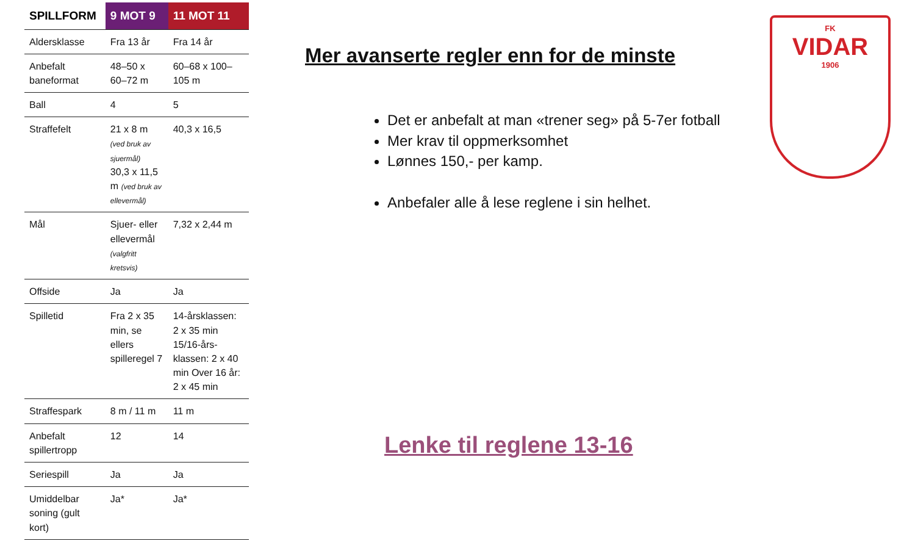| SPILLFORM | 9 MOT 9 | 11 MOT 11 |
| --- | --- | --- |
| Aldersklasse | Fra 13 år | Fra 14 år |
| Anbefalt baneformat | 48–50 x 60–72 m | 60–68 x 100–105 m |
| Ball | 4 | 5 |
| Straffefelt | 21 x 8 m (ved bruk av sjuermål) 30,3 x 11,5 m (ved bruk av ellevermål) | 40,3 x 16,5 |
| Mål | Sjuer- eller ellevermål (valgfritt kretsvis) | 7,32 x 2,44 m |
| Offside | Ja | Ja |
| Spilletid | Fra 2 x 35 min, se ellers spilleregel 7 | 14-årsklassen: 2 x 35 min 15/16-års-klassen: 2 x 40 min Over 16 år: 2 x 45 min |
| Straffespark | 8 m / 11 m | 11 m |
| Anbefalt spillertropp | 12 | 14 |
| Seriespill | Ja | Ja |
| Umiddelbar soning (gult kort) | Ja* | Ja* |
Mer avanserte regler enn for de minste
Det er anbefalt at man «trener seg» på 5-7er fotball
Mer krav til oppmerksomhet
Lønnes 150,- per kamp.
Anbefaler alle å lese reglene i sin helhet.
Lenke til reglene 13-16
FK
VIDAR
1906